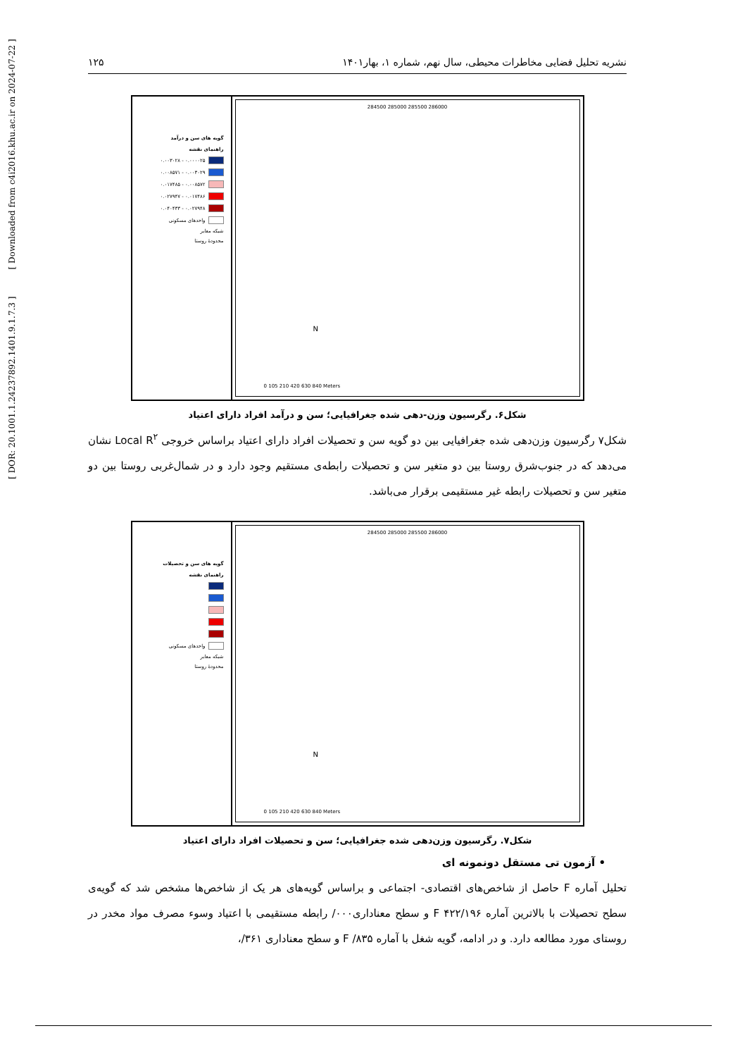نشریه تحلیل فضایی مخاطرات محیطی، سال نهم، شماره ۱، بهار۱۴۰۱ ۱۲۵
گویه های سن و درآمد
راهنمای نقشه
۰.۰۰۰۰۲۵ - ۰.۰۰۳۰۲۸
۰.۰۰۳۰۲۹ - ۰.۰۰۸۵۷۱
۰.۰۰۸۵۷۲ - ۰.۰۱۷۴۸۵
۰.۰۱۷۴۸۶ - ۰.۰۲۷۹۴۷
۰.۰۲۷۹۴۸ - ۰.۰۴۰۴۳۳
واحدهای مسکونی
شبکه معابر
محدودهٔ روستا
284500 285000 285500 286000
0 105 210 420 630 840 Meters
N
شکل۶. رگرسیون وزن-دهی شده جغرافیایی؛ سن و درآمد افراد دارای اعتیاد
شکل۷ رگرسیون وزن‌دهی شده جغرافیایی بین دو گویه سن و تحصیلات افراد دارای اعتیاد براساس خروجی Local R<sup>۲</sup> نشان می‌دهد که در جنوب‌شرق روستا بین دو متغیر سن و تحصیلات رابطه‌ی مستقیم وجود دارد و در شمال‌غربی روستا بین دو متغیر سن و تحصیلات رابطه غیر مستقیمی برقرار می‌باشد.
گویه های سن و تحصیلات
راهنمای نقشه
واحدهای مسکونی
شبکه معابر
محدودهٔ روستا
284500 285000 285500 286000
0 105 210 420 630 840 Meters
N
شکل۷. رگرسیون وزن‌دهی شده جغرافیایی؛ سن و تحصیلات افراد دارای اعتیاد
• آزمون تی مستقل دونمونه ای
تحلیل آماره F حاصل از شاخص‌های اقتصادی- اجتماعی و براساس گویه‌های هر یک از شاخص‌ها مشخص شد که گویه‌ی سطح تحصیلات با بالاترین آماره ۴۲۲/۱۹۶ F و سطح معناداری۰۰۰/ رابطه مستقیمی با اعتیاد وسوء مصرف مواد مخدر در روستای مورد مطالعه دارد. و در ادامه، گویه شغل با آماره ۸۳۵/ F و سطح معناداری ۳۶۱/،
[ DOR: 20.1001.1.24237892.1401.9.1.7.3 ] [ Downloaded from c4i2016.khu.ac.ir on 2024-07-22 ]